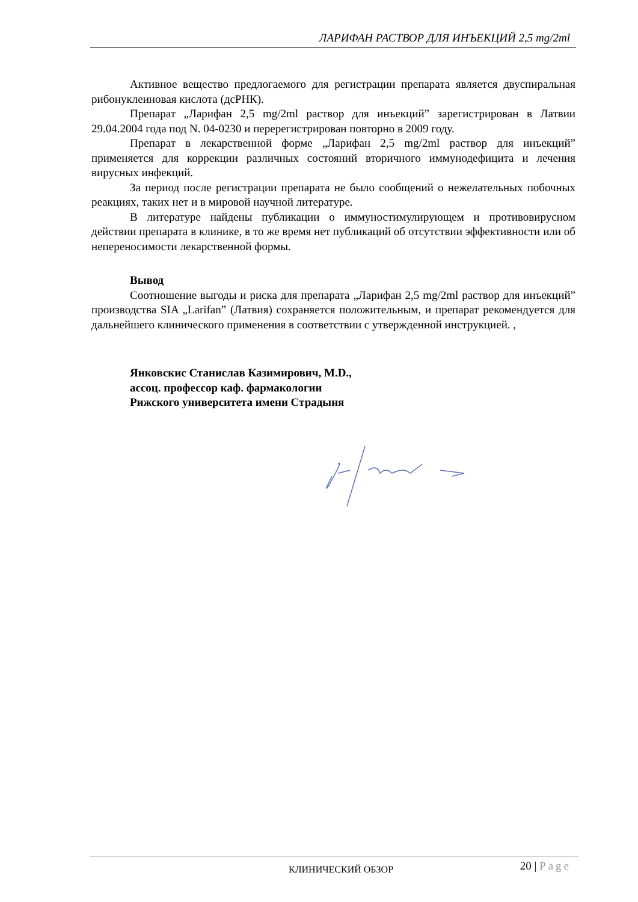ЛАРИФАН РАСТВОР ДЛЯ ИНЪЕКЦИЙ 2,5 mg/2ml
Активное вещество предлогаемого для регистрации препарата является двуспиральная рибонуклеиновая кислота (дсРНК).
Препарат „Ларифан 2,5 mg/2ml раствор для инъекций” зарегистрирован в Латвии 29.04.2004 года под N. 04-0230 и перерегистрирован повторно в 2009 году.
Препарат в лекарственной форме „Ларифан 2,5 mg/2ml раствор для инъекций” применяется для коррекции различных состояний вторичного иммунодефицита и лечения вирусных инфекций.
За период после регистрации препарата не было сообщений о нежелательных побочных реакциях, таких нет и в мировой научной литературе.
В литературе найдены публикации о иммуностимулирующем и противовирусном действии препарата в клинике, в то же время нет публикаций об отсутствии эффективности или об непереносимости лекарственной формы.
Вывод
Соотношение выгоды и риска для препарата „Ларифан 2,5 mg/2ml раствор для инъекций” производства SIA „Larifan” (Латвия) сохраняется положительным, и препарат рекомендуется для дальнейшего клинического применения в соответствии с утвержденной инструкцией. ,
Янковскис Станислав Казимирович, M.D.,
ассоц. профессор каф. фармакологии
Рижского университета имени Страдыня
КЛИНИЧЕСКИЙ ОБЗОР 20 | Page